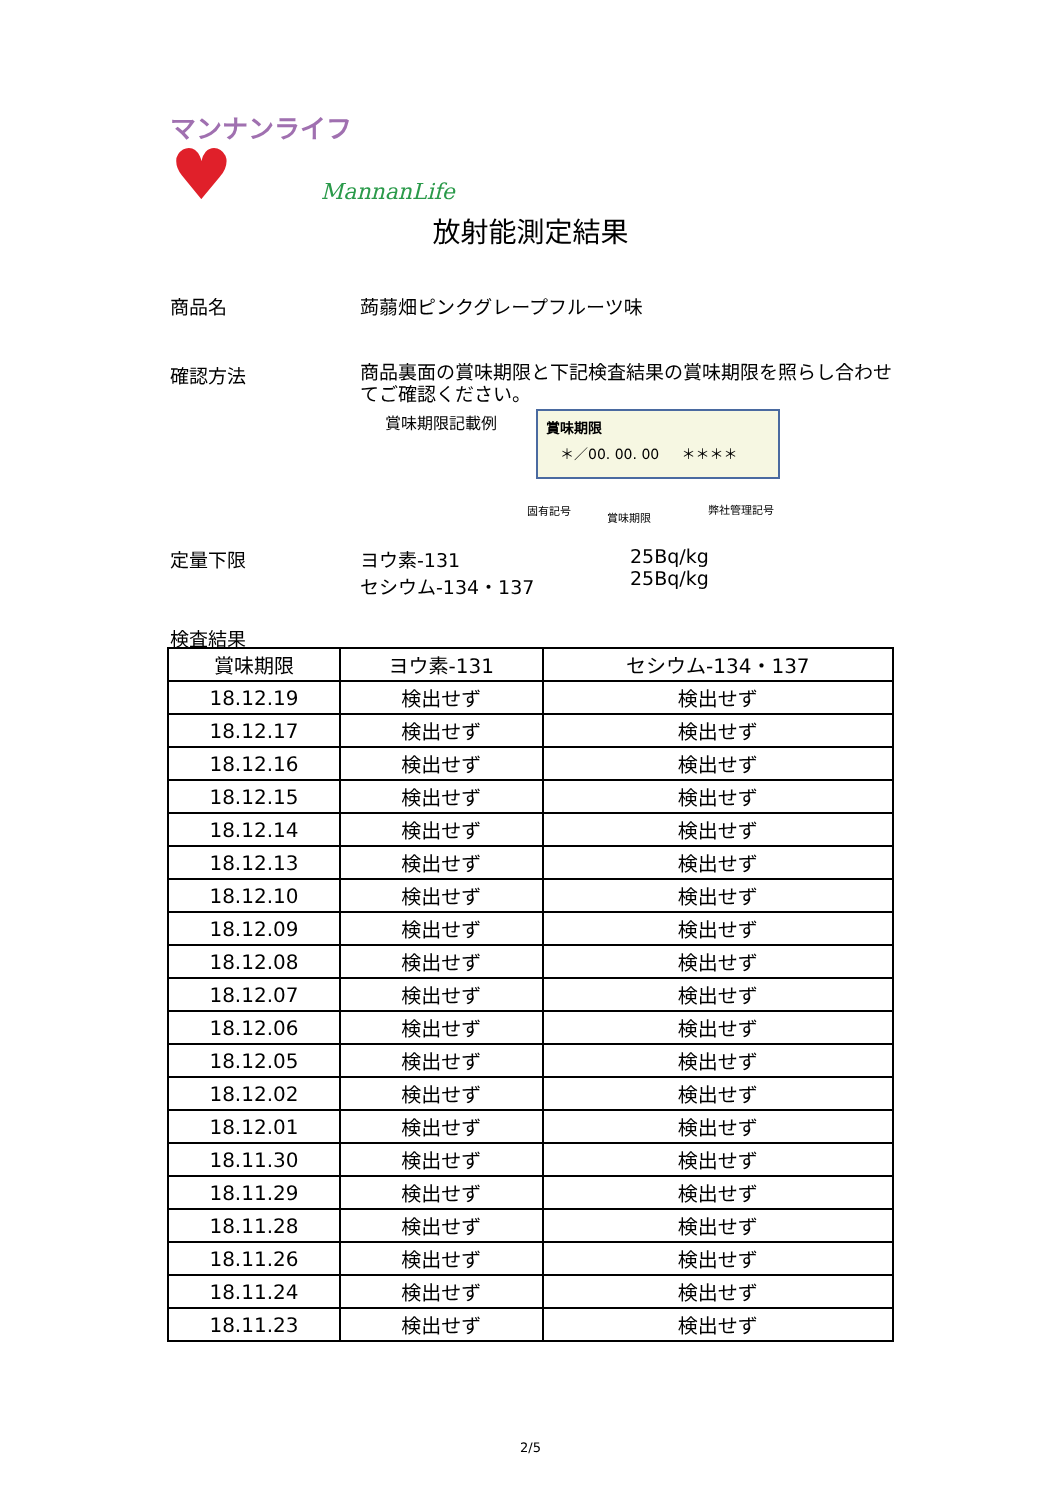マンナンライフ
♥ MannanLife
放射能測定結果
商品名 蒟蒻畑ピンクグレープフルーツ味
確認方法
商品裏面の賞味期限と下記検査結果の賞味期限を照らし合わせてご確認ください。
賞味期限記載例
賞味期限
＊／00. 00. 00 ＊＊＊＊
固有記号
賞味期限
弊社管理記号
定量下限 ヨウ素-131
セシウム-134・137
25Bq/kg
25Bq/kg
検査結果
| 賞味期限 | ヨウ素-131 | セシウム-134・137 |
| --- | --- | --- |
| 18.12.19 | 検出せず | 検出せず |
| 18.12.17 | 検出せず | 検出せず |
| 18.12.16 | 検出せず | 検出せず |
| 18.12.15 | 検出せず | 検出せず |
| 18.12.14 | 検出せず | 検出せず |
| 18.12.13 | 検出せず | 検出せず |
| 18.12.10 | 検出せず | 検出せず |
| 18.12.09 | 検出せず | 検出せず |
| 18.12.08 | 検出せず | 検出せず |
| 18.12.07 | 検出せず | 検出せず |
| 18.12.06 | 検出せず | 検出せず |
| 18.12.05 | 検出せず | 検出せず |
| 18.12.02 | 検出せず | 検出せず |
| 18.12.01 | 検出せず | 検出せず |
| 18.11.30 | 検出せず | 検出せず |
| 18.11.29 | 検出せず | 検出せず |
| 18.11.28 | 検出せず | 検出せず |
| 18.11.26 | 検出せず | 検出せず |
| 18.11.24 | 検出せず | 検出せず |
| 18.11.23 | 検出せず | 検出せず |
2/5